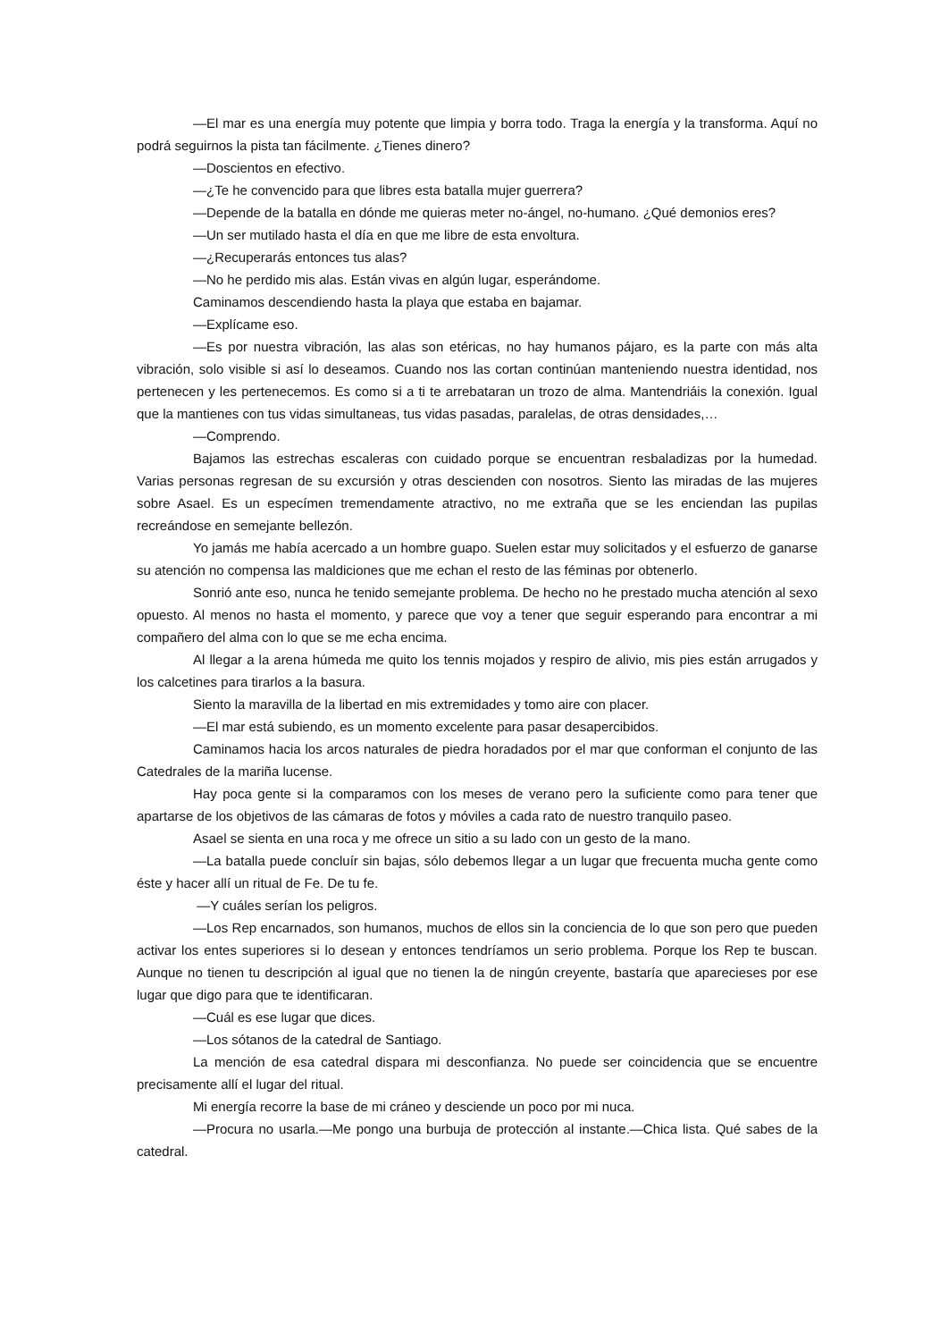—El mar es una energía muy potente que limpia y borra todo. Traga la energía y la transforma. Aquí no podrá seguirnos la pista tan fácilmente. ¿Tienes dinero?
—Doscientos en efectivo.
—¿Te he convencido para que libres esta batalla mujer guerrera?
—Depende de la batalla en dónde me quieras meter no-ángel, no-humano. ¿Qué demonios eres?
—Un ser mutilado hasta el día en que me libre de esta envoltura.
—¿Recuperarás entonces tus alas?
—No he perdido mis alas. Están vivas en algún lugar, esperándome.
Caminamos descendiendo hasta la playa que estaba en bajamar.
—Explícame eso.
—Es por nuestra vibración, las alas son etéricas, no hay humanos pájaro, es la parte con más alta vibración, solo visible si así lo deseamos. Cuando nos las cortan continúan manteniendo nuestra identidad, nos pertenecen y les pertenecemos. Es como si a ti te arrebataran un trozo de alma. Mantendriáis la conexión. Igual que la mantienes con tus vidas simultaneas, tus vidas pasadas, paralelas, de otras densidades,…
—Comprendo.
Bajamos las estrechas escaleras con cuidado porque se encuentran resbaladizas por la humedad. Varias personas regresan de su excursión y otras descienden con nosotros. Siento las miradas de las mujeres sobre Asael. Es un especímen tremendamente atractivo, no me extraña que se les enciendan las pupilas recreándose en semejante bellezón.
Yo jamás me había acercado a un hombre guapo. Suelen estar muy solicitados y el esfuerzo de ganarse su atención no compensa las maldiciones que me echan el resto de las féminas por obtenerlo.
Sonrió ante eso, nunca he tenido semejante problema. De hecho no he prestado mucha atención al sexo opuesto. Al menos no hasta el momento, y parece que voy a tener que seguir esperando para encontrar a mi compañero del alma con lo que se me echa encima.
Al llegar a la arena húmeda me quito los tennis mojados y respiro de alivio, mis pies están arrugados y los calcetines para tirarlos a la basura.
Siento la maravilla de la libertad en mis extremidades y tomo aire con placer.
—El mar está subiendo, es un momento excelente para pasar desapercibidos.
Caminamos hacia los arcos naturales de piedra horadados por el mar que conforman el conjunto de las Catedrales de la mariña lucense.
Hay poca gente si la comparamos con los meses de verano pero la suficiente como para tener que apartarse de los objetivos de las cámaras de fotos y móviles a cada rato de nuestro tranquilo paseo.
Asael se sienta en una roca y me ofrece un sitio a su lado con un gesto de la mano.
—La batalla puede concluír sin bajas, sólo debemos llegar a un lugar que frecuenta mucha gente como éste y hacer allí un ritual de Fe. De tu fe.
—Y cuáles serían los peligros.
—Los Rep encarnados, son humanos, muchos de ellos sin la conciencia de lo que son pero que pueden activar los entes superiores si lo desean y entonces tendríamos un serio problema. Porque los Rep te buscan. Aunque no tienen tu descripción al igual que no tienen la de ningún creyente, bastaría que aparecieses por ese lugar que digo para que te identificaran.
—Cuál es ese lugar que dices.
—Los sótanos de la catedral de Santiago.
La mención de esa catedral dispara mi desconfianza. No puede ser coincidencia que se encuentre precisamente allí el lugar del ritual.
Mi energía recorre la base de mi cráneo y desciende un poco por mi nuca.
—Procura no usarla.—Me pongo una burbuja de protección al instante.—Chica lista. Qué sabes de la catedral.